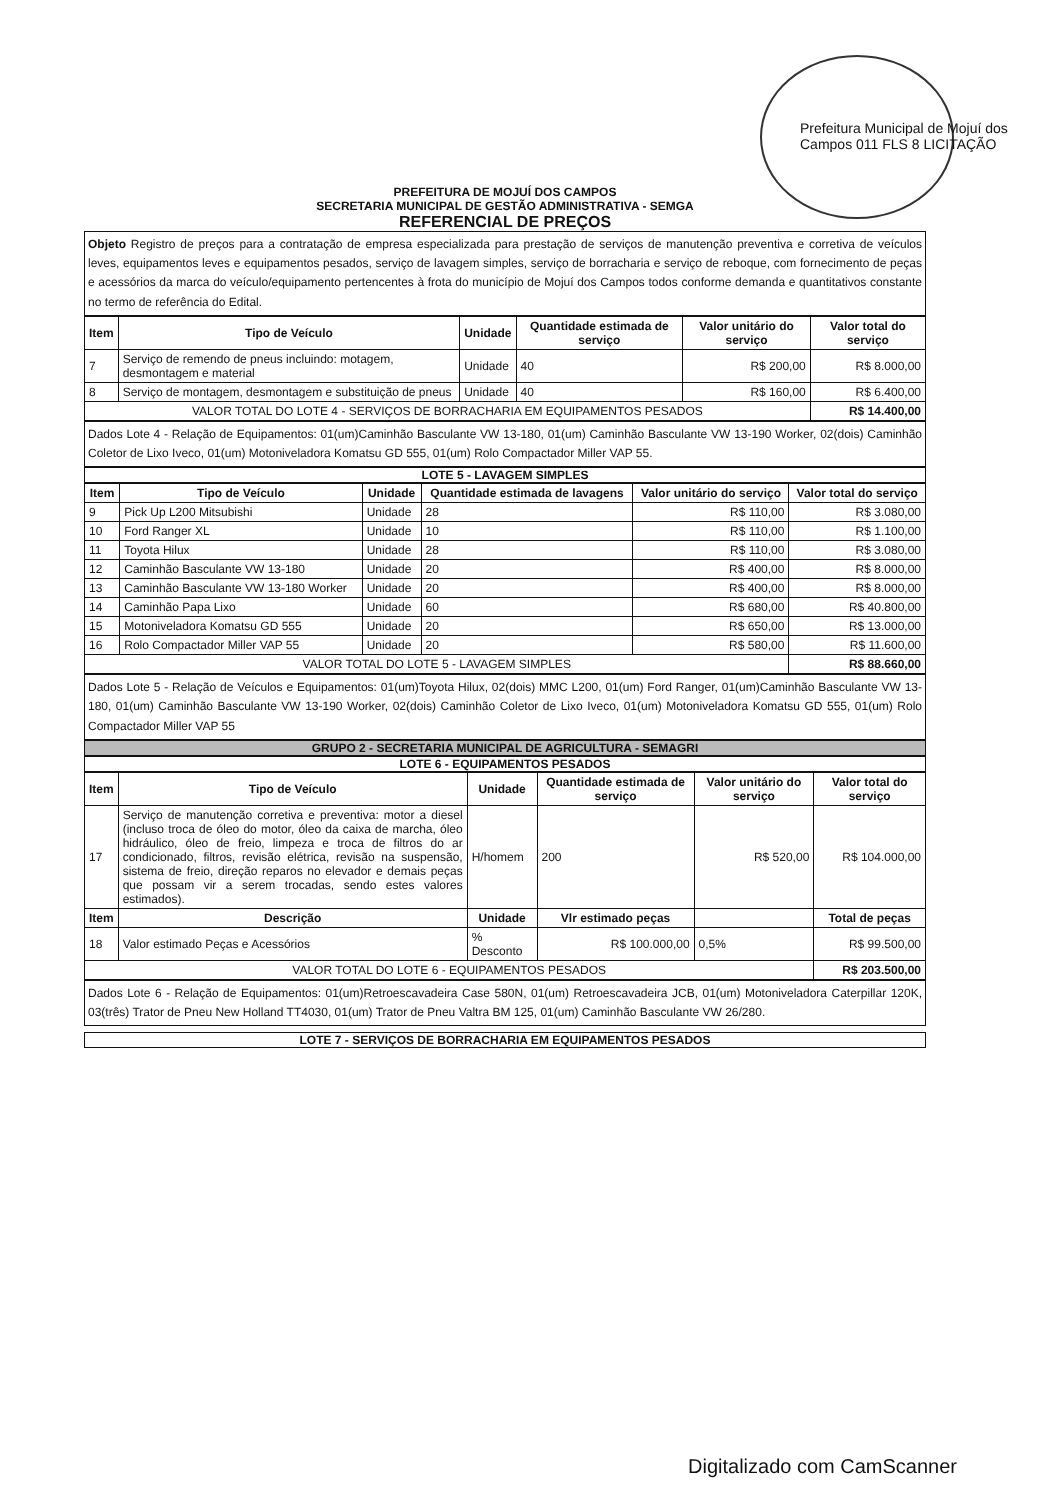Prefeitura Municipal de Mojuí dos Campos 011 FLS 8 LICITAÇÃO
PREFEITURA DE MOJUÍ DOS CAMPOS
SECRETARIA MUNICIPAL DE GESTÃO ADMINISTRATIVA - SEMGA
REFERENCIAL DE PREÇOS
Objeto Registro de preços para a contratação de empresa especializada para prestação de serviços de manutenção preventiva e corretiva de veículos leves, equipamentos leves e equipamentos pesados, serviço de lavagem simples, serviço de borracharia e serviço de reboque, com fornecimento de peças e acessórios da marca do veículo/equipamento pertencentes à frota do município de Mojuí dos Campos todos conforme demanda e quantitativos constante no termo de referência do Edital.
| Item | Tipo de Veículo | Unidade | Quantidade estimada de serviço | Valor unitário do serviço | Valor total do serviço |
| --- | --- | --- | --- | --- | --- |
| 7 | Serviço de remendo de pneus incluindo: motagem, desmontagem e material | Unidade | 40 | R$ 200,00 | R$ 8.000,00 |
| 8 | Serviço de montagem, desmontagem e substituição de pneus | Unidade | 40 | R$ 160,00 | R$ 6.400,00 |
| VALOR TOTAL DO LOTE 4 - SERVIÇOS DE BORRACHARIA EM EQUIPAMENTOS PESADOS | | | | | R$ 14.400,00 |
Dados Lote 4 - Relação de Equipamentos: 01(um)Caminhão Basculante VW 13-180, 01(um) Caminhão Basculante VW 13-190 Worker, 02(dois) Caminhão Coletor de Lixo Iveco, 01(um) Motoniveladora Komatsu GD 555, 01(um) Rolo Compactador Miller VAP 55.
LOTE 5 - LAVAGEM SIMPLES
| Item | Tipo de Veículo | Unidade | Quantidade estimada de lavagens | Valor unitário do serviço | Valor total do serviço |
| --- | --- | --- | --- | --- | --- |
| 9 | Pick Up L200 Mitsubishi | Unidade | 28 | R$ 110,00 | R$ 3.080,00 |
| 10 | Ford Ranger XL | Unidade | 10 | R$ 110,00 | R$ 1.100,00 |
| 11 | Toyota Hilux | Unidade | 28 | R$ 110,00 | R$ 3.080,00 |
| 12 | Caminhão Basculante VW 13-180 | Unidade | 20 | R$ 400,00 | R$ 8.000,00 |
| 13 | Caminhão Basculante VW 13-180 Worker | Unidade | 20 | R$ 400,00 | R$ 8.000,00 |
| 14 | Caminhão Papa Lixo | Unidade | 60 | R$ 680,00 | R$ 40.800,00 |
| 15 | Motoniveladora Komatsu GD 555 | Unidade | 20 | R$ 650,00 | R$ 13.000,00 |
| 16 | Rolo Compactador Miller VAP 55 | Unidade | 20 | R$ 580,00 | R$ 11.600,00 |
| VALOR TOTAL DO LOTE 5 - LAVAGEM SIMPLES | | | | | R$ 88.660,00 |
Dados Lote 5 - Relação de Veículos e Equipamentos: 01(um)Toyota Hilux, 02(dois) MMC L200, 01(um) Ford Ranger, 01(um)Caminhão Basculante VW 13-180, 01(um) Caminhão Basculante VW 13-190 Worker, 02(dois) Caminhão Coletor de Lixo Iveco, 01(um) Motoniveladora Komatsu GD 555, 01(um) Rolo Compactador Miller VAP 55
GRUPO 2 - SECRETARIA MUNICIPAL DE AGRICULTURA - SEMAGRI
LOTE 6 - EQUIPAMENTOS PESADOS
| Item | Tipo de Veículo | Unidade | Quantidade estimada de serviço | Valor unitário do serviço | Valor total do serviço |
| --- | --- | --- | --- | --- | --- |
| 17 | Serviço de manutenção corretiva e preventiva: motor a diesel (incluso troca de óleo do motor, óleo da caixa de marcha, óleo hidráulico, óleo de freio, limpeza e troca de filtros do ar condicionado, filtros, revisão elétrica, revisão na suspensão, sistema de freio, direção reparos no elevador e demais peças que possam vir a serem trocadas, sendo estes valores estimados). | H/homem | 200 | R$ 520,00 | R$ 104.000,00 |
| Item | Descrição | Unidade | Vlr estimado peças | | Total de peças |
| 18 | Valor estimado Peças e Acessórios | % Desconto | R$ 100.000,00 | 0,5% | R$ 99.500,00 |
| VALOR TOTAL DO LOTE 6 - EQUIPAMENTOS PESADOS | | | | | R$ 203.500,00 |
Dados Lote 6 - Relação de Equipamentos: 01(um)Retroescavadeira Case 580N, 01(um) Retroescavadeira JCB, 01(um) Motoniveladora Caterpillar 120K, 03(três) Trator de Pneu New Holland TT4030, 01(um) Trator de Pneu Valtra BM 125, 01(um) Caminhão Basculante VW 26/280.
LOTE 7 - SERVIÇOS DE BORRACHARIA EM EQUIPAMENTOS PESADOS
Digitalizado com CamScanner